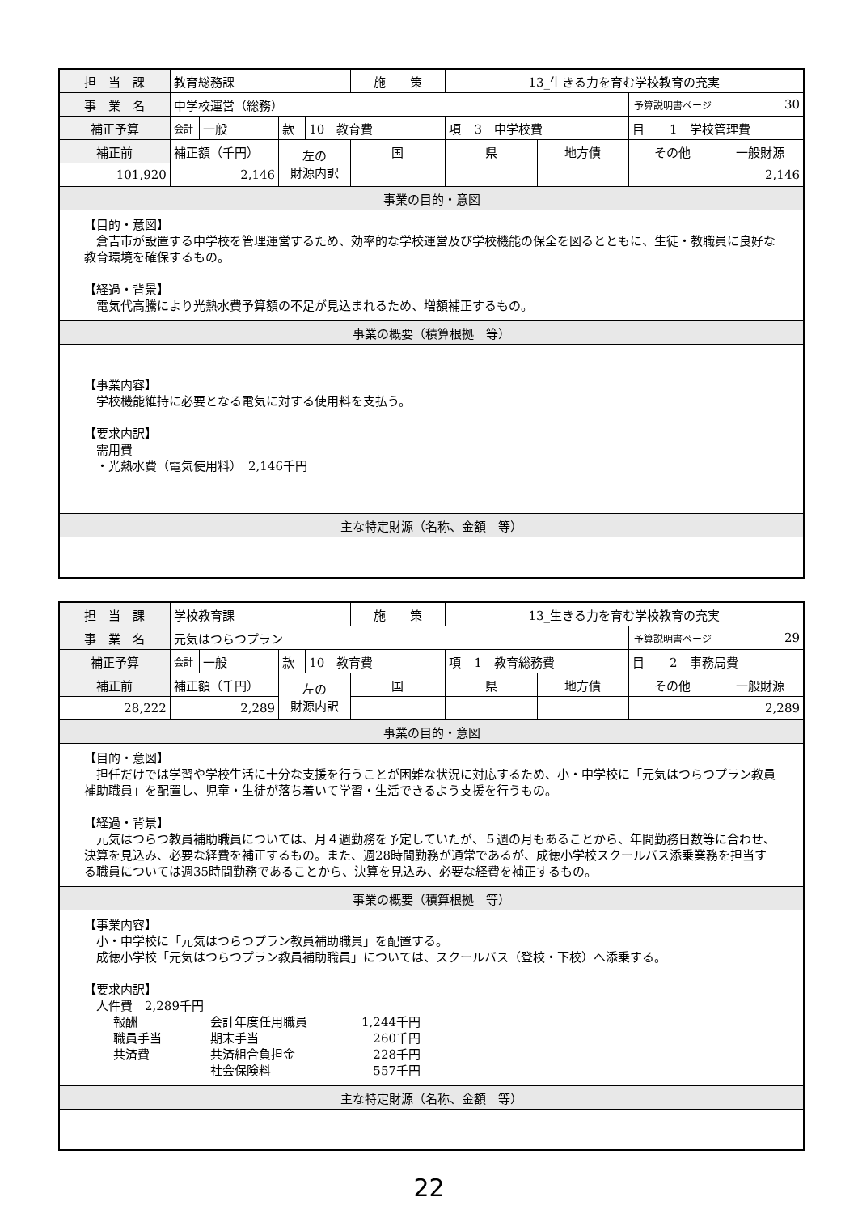| 担 当 課 | 教育総務課 | | | | 施 策 | 13_生きる力を育む学校教育の充実 | | | | | |
| 事 業 名 | 中学校運営（総務） | | | | | | | | 予算説明書ページ | | 30 |
| 補正予算 | 会計 | 一般 | 款 | 10 教育費 | | 項 | 3 中学校費 | | 目 | 1 学校管理費 | |
| 補正前 | 補正額（千円） | | 左の 財源内訳 | | 国 | 県 | | 地方債 | その他 | | 一般財源 |
| 101,920 | 2,146 | | | | | | | | | | 2,146 |
| 事業の目的・意図 | | | | | | | | | | | |
| 【目的・意図】 倉吉市が設置する中学校を管理運営するため、効率的な学校運営及び学校機能の保全を図るとともに、生徒・教職員に良好な教育環境を確保するもの。 【経過・背景】 電気代高騰により光熱水費予算額の不足が見込まれるため、増額補正するもの。 | | | | | | | | | | | |
| 事業の概要（積算根拠 等） | | | | | | | | | | | |
| 【事業内容】 学校機能維持に必要となる電気に対する使用料を支払う。 【要求内訳】 需用費 ・光熱水費（電気使用料） 2,146千円 | | | | | | | | | | | |
| 主な特定財源（名称、金額 等） | | | | | | | | | | | |
| 担 当 課 | 学校教育課 | | | | 施 策 | 13_生きる力を育む学校教育の充実 | | | | | |
| 事 業 名 | 元気はつらつプラン | | | | | | | | 予算説明書ページ | | 29 |
| 補正予算 | 会計 | 一般 | 款 | 10 教育費 | | 項 | 1 教育総務費 | | 目 | 2 事務局費 | |
| 補正前 | 補正額（千円） | | 左の 財源内訳 | | 国 | 県 | | 地方債 | その他 | | 一般財源 |
| 28,222 | 2,289 | | | | | | | | | | 2,289 |
| 事業の目的・意図 | | | | | | | | | | | |
| 【目的・意図】 担任だけでは学習や学校生活に十分な支援を行うことが困難な状況に対応するため、小・中学校に「元気はつらつプラン教員補助職員」を配置し、児童・生徒が落ち着いて学習・生活できるよう支援を行うもの。 【経過・背景】 元気はつらつ教員補助職員については、月４週勤務を予定していたが、５週の月もあることから、年間勤務日数等に合わせ、決算を見込み、必要な経費を補正するもの。また、週28時間勤務が通常であるが、成徳小学校スクールバス添乗業務を担当する職員については週35時間勤務であることから、決算を見込み、必要な経費を補正するもの。 | | | | | | | | | | | |
| 事業の概要（積算根拠 等） | | | | | | | | | | | |
| 【事業内容】 小・中学校に「元気はつらつプラン教員補助職員」を配置する。 成徳小学校「元気はつらつプラン教員補助職員」については、スクールバス（登校・下校）へ添乗する。 【要求内訳】 人件費 2,289千円 報酬 会計年度任用職員 1,244千円 職員手当 期末手当 260千円 共済費 共済組合負担金 228千円 社会保険料 557千円 | | | | | | | | | | | |
| 主な特定財源（名称、金額 等） | | | | | | | | | | | |
22